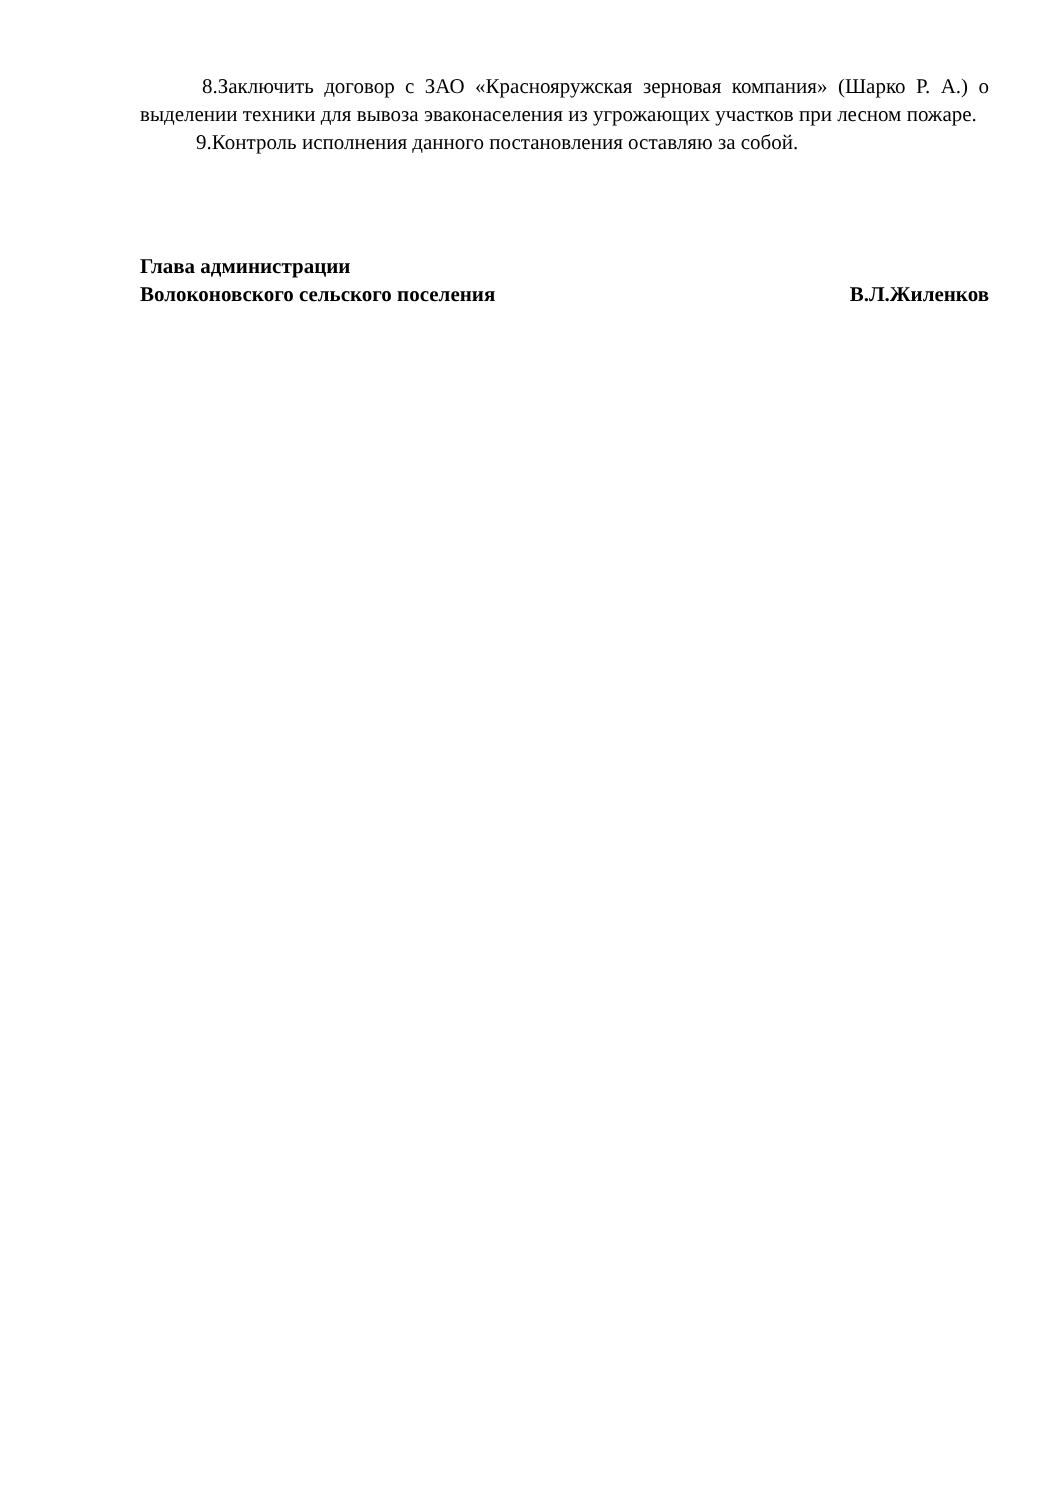8.Заключить договор с ЗАО «Краснояружская зерновая компания» (Шарко Р. А.) о выделении техники для вывоза эваконаселения из угрожающих участков при лесном пожаре.
9.Контроль исполнения данного постановления оставляю за собой.
Глава администрации
Волоконовского сельского поселения В.Л.Жиленков